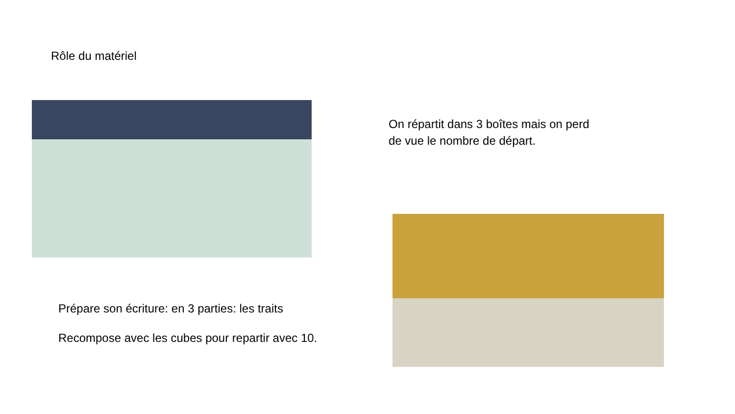Rôle du matériel
Prépare son écriture: en 3 parties: les traits
Recompose avec les cubes pour repartir avec 10.
On répartit dans 3 boîtes mais on perd
de vue le nombre de départ.